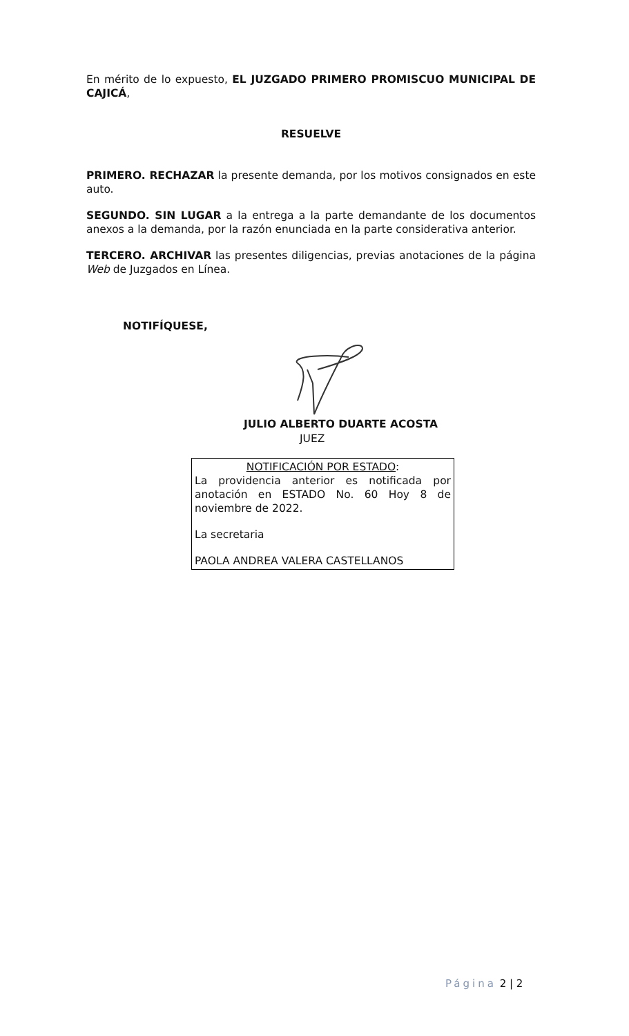En mérito de lo expuesto, EL JUZGADO PRIMERO PROMISCUO MUNICIPAL DE CAJICÁ,
RESUELVE
PRIMERO. RECHAZAR la presente demanda, por los motivos consignados en este auto.
SEGUNDO. SIN LUGAR a la entrega a la parte demandante de los documentos anexos a la demanda, por la razón enunciada en la parte considerativa anterior.
TERCERO. ARCHIVAR las presentes diligencias, previas anotaciones de la página Web de Juzgados en Línea.
NOTIFÍQUESE,
JULIO ALBERTO DUARTE ACOSTA
JUEZ
NOTIFICACIÓN POR ESTADO:
La providencia anterior es notificada por anotación en ESTADO No. 60 Hoy 8 de noviembre de 2022.
La secretaria
PAOLA ANDREA VALERA CASTELLANOS
Página 2 | 2